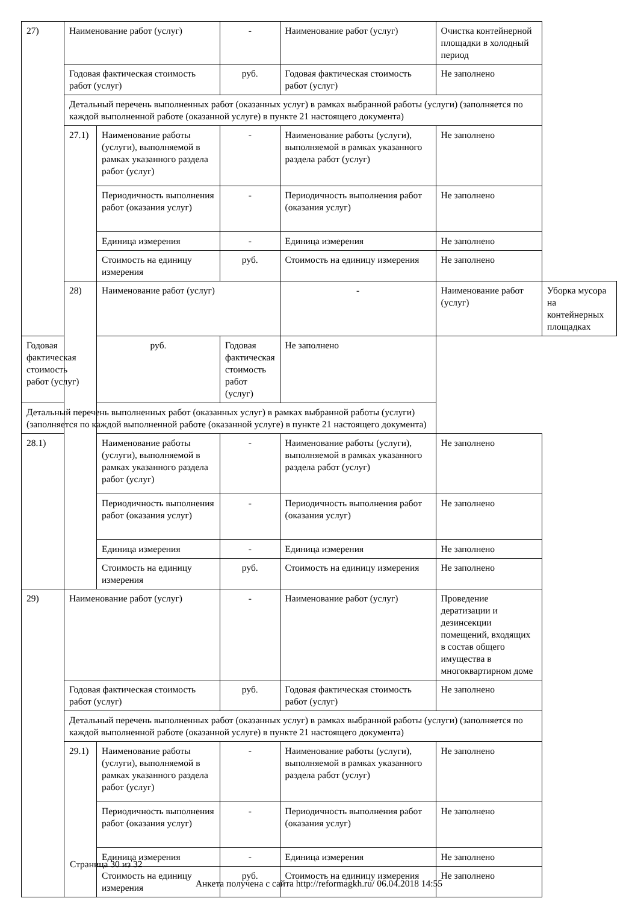| 27) | Наименование работ (услуг) | | - | Наименование работ (услуг) | Очистка контейнерной площадки в холодный период | |
| | Годовая фактическая стоимость работ (услуг) | | руб. | Годовая фактическая стоимость работ (услуг) | Не заполнено | |
| | Детальный перечень выполненных работ (оказанных услуг) в рамках выбранной работы (услуги) (заполняется по каждой выполненной работе (оказанной услуге) в пункте 21 настоящего документа) | | | | | |
| | 27.1) | Наименование работы (услуги), выполняемой в рамках указанного раздела работ (услуг) | - | Наименование работы (услуги), выполняемой в рамках указанного раздела работ (услуг) | Не заполнено | |
| | | Периодичность выполнения работ (оказания услуг) | - | Периодичность выполнения работ (оказания услуг) | Не заполнено | |
| | | Единица измерения | - | Единица измерения | Не заполнено | |
| | | Стоимость на единицу измерения | руб. | Стоимость на единицу измерения | Не заполнено | |
| | 28) | Наименование работ (услуг) | | - | Наименование работ (услуг) | Уборка мусора на контейнерных площадках |
| Годовая фактическая стоимость работ (услуг) | | руб. | Годовая фактическая стоимость работ (услуг) | Не заполнено | | |
| Детальный перечень выполненных работ (оказанных услуг) в рамках выбранной работы (услуги) (заполняется по каждой выполненной работе (оказанной услуге) в пункте 21 настоящего документа) | | | | | | |
| 28.1) | | Наименование работы (услуги), выполняемой в рамках указанного раздела работ (услуг) | - | Наименование работы (услуги), выполняемой в рамках указанного раздела работ (услуг) | Не заполнено | |
| | | Периодичность выполнения работ (оказания услуг) | - | Периодичность выполнения работ (оказания услуг) | Не заполнено | |
| | | Единица измерения | - | Единица измерения | Не заполнено | |
| | | Стоимость на единицу измерения | руб. | Стоимость на единицу измерения | Не заполнено | |
| 29) | Наименование работ (услуг) | | - | Наименование работ (услуг) | Проведение дератизации и дезинсекции помещений, входящих в состав общего имущества в многоквартирном доме | |
| | Годовая фактическая стоимость работ (услуг) | | руб. | Годовая фактическая стоимость работ (услуг) | Не заполнено | |
| | Детальный перечень выполненных работ (оказанных услуг) в рамках выбранной работы (услуги) (заполняется по каждой выполненной работе (оказанной услуге) в пункте 21 настоящего документа) | | | | | |
| | 29.1) | Наименование работы (услуги), выполняемой в рамках указанного раздела работ (услуг) | - | Наименование работы (услуги), выполняемой в рамках указанного раздела работ (услуг) | Не заполнено | |
| | | Периодичность выполнения работ (оказания услуг) | - | Периодичность выполнения работ (оказания услуг) | Не заполнено | |
| | | Единица измерения | - | Единица измерения | Не заполнено | |
| | | Стоимость на единицу измерения | руб. | Стоимость на единицу измерения | Не заполнено | |
Страница 30 из 32
Анкета получена с сайта http://reformagkh.ru/ 06.04.2018 14:55